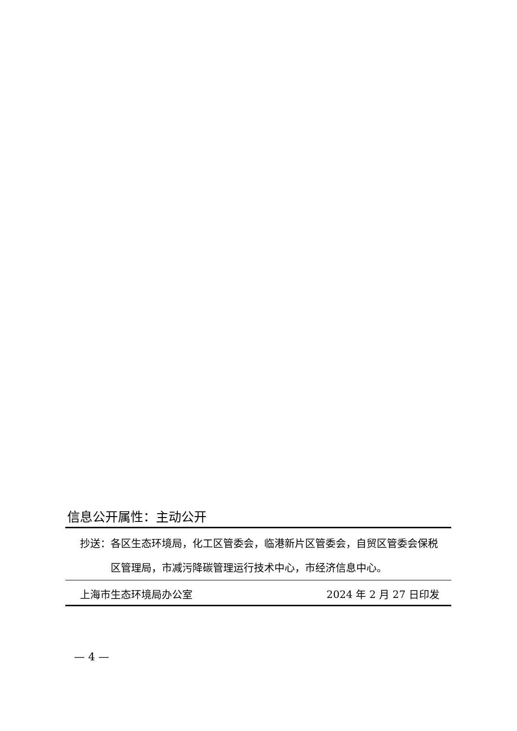信息公开属性：主动公开
抄送： 各区生态环境局，化工区管委会，临港新片区管委会，自贸区管委会保税区管理局，市减污降碳管理运行技术中心，市经济信息中心。
上海市生态环境局办公室 2024 年 2 月 27 日印发
— 4 —